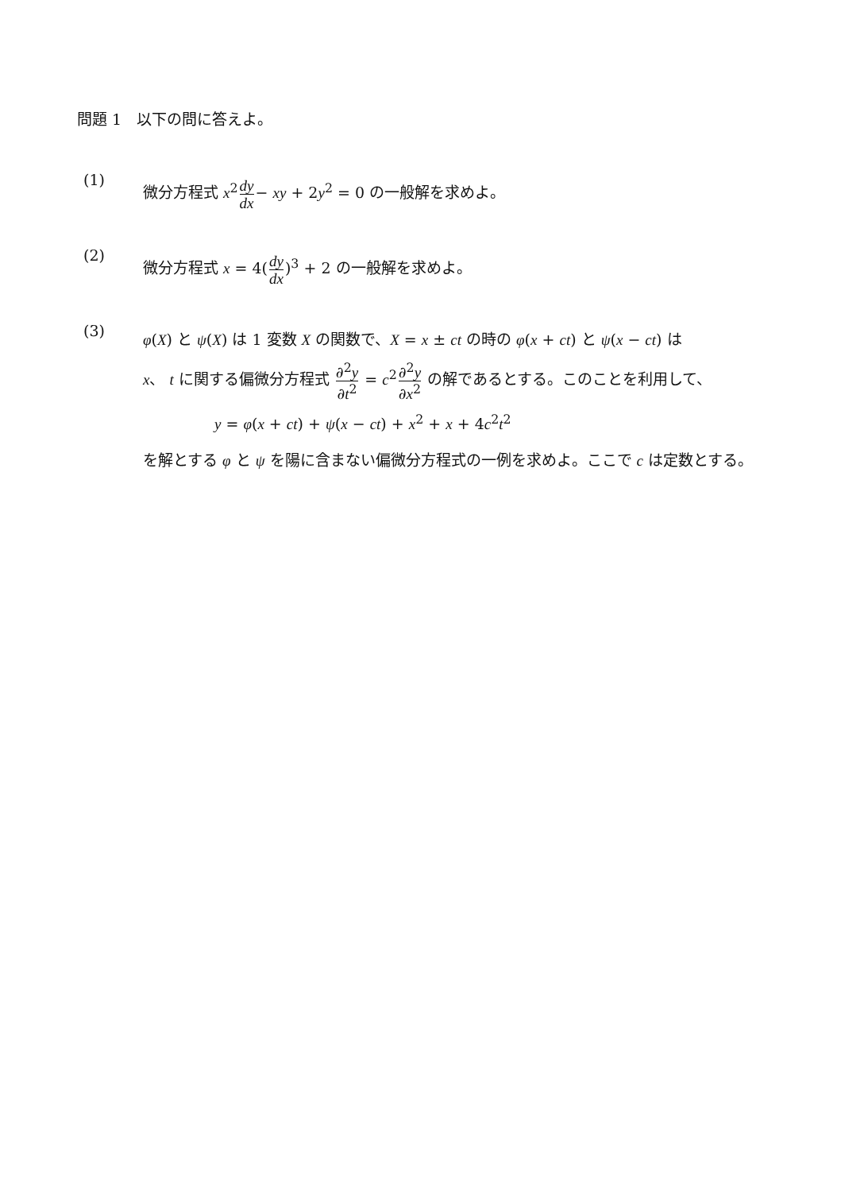問題 1　以下の問に答えよ。
(1)
微分方程式 x<sup>2</sup>dy dx− xy + 2y<sup>2</sup> = 0 の一般解を求めよ。
(2)
微分方程式 x = 4(dy dx)<sup>3</sup> + 2 の一般解を求めよ。
(3)
φ(X) と ψ(X) は 1 変数 X の関数で、X = x ± ct の時の φ(x + ct) と ψ(x − ct) は
x、 t に関する偏微分方程式 ∂<sup>2</sup>y ∂t<sup>2</sup> = c<sup>2</sup>∂<sup>2</sup>y ∂x<sup>2</sup> の解であるとする。このことを利用して、
y = φ(x + ct) + ψ(x − ct) + x<sup>2</sup> + x + 4c<sup>2</sup>t<sup>2</sup>
を解とする φ と ψ を陽に含まない偏微分方程式の一例を求めよ。ここで c は定数とする。